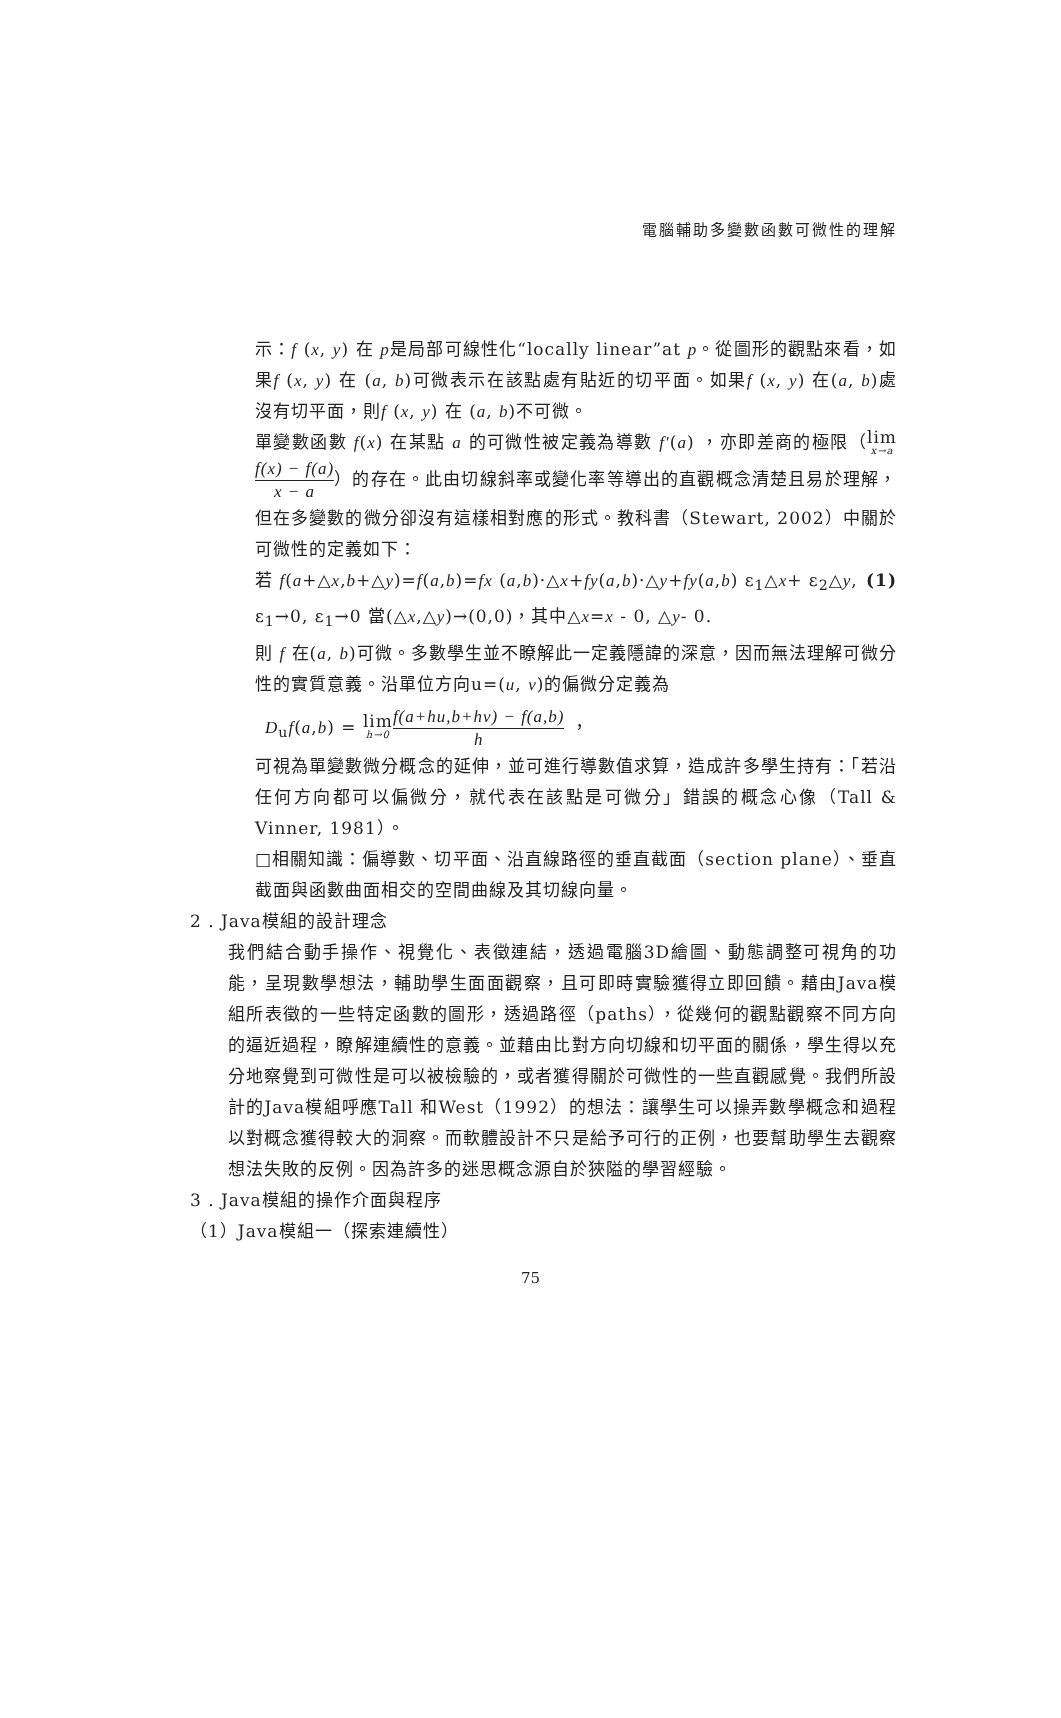電腦輔助多變數函數可微性的理解
示：f (x, y) 在 p是局部可線性化“locally linear”at p。從圖形的觀點來看，如果f (x, y) 在 (a, b)可微表示在該點處有貼近的切平面。如果f (x, y) 在(a, b)處沒有切平面，則f (x, y) 在 (a, b)不可微。
單變數函數 f(x) 在某點 a 的可微性被定義為導數 f′(a) ，亦即差商的極限（lim x→a f(x) − f(a) x − a）的存在。此由切線斜率或變化率等導出的直觀概念清楚且易於理解，但在多變數的微分卻沒有這樣相對應的形式。教科書（Stewart, 2002）中關於可微性的定義如下：
若 f(a+△x,b+△y)=f(a,b)=fx (a,b)·△x+fy(a,b)·△y+fy(a,b) ε<sub>1</sub>△x+ ε<sub>2</sub>△y, (1)
ε<sub>1</sub>→0, ε<sub>1</sub>→0 當(△x,△y)→(0,0)，其中△x=x - 0, △y- 0.
則 f 在(a, b)可微。多數學生並不瞭解此一定義隱諱的深意，因而無法理解可微分性的實質意義。沿單位方向u=(u, v)的偏微分定義為
D<sub>u</sub>f(a,b) = lim h→0 f(a+hu,b+hv) − f(a,b) h ，
可視為單變數微分概念的延伸，並可進行導數值求算，造成許多學生持有：「若沿任何方向都可以偏微分，就代表在該點是可微分」錯誤的概念心像（Tall & Vinner, 1981）。
□相關知識：偏導數、切平面、沿直線路徑的垂直截面（section plane）、垂直截面與函數曲面相交的空間曲線及其切線向量。
2 . Java模組的設計理念
我們結合動手操作、視覺化、表徵連結，透過電腦3D繪圖、動態調整可視角的功能，呈現數學想法，輔助學生面面觀察，且可即時實驗獲得立即回饋。藉由Java模組所表徵的一些特定函數的圖形，透過路徑（paths），從幾何的觀點觀察不同方向的逼近過程，瞭解連續性的意義。並藉由比對方向切線和切平面的關係，學生得以充分地察覺到可微性是可以被檢驗的，或者獲得關於可微性的一些直觀感覺。我們所設計的Java模組呼應Tall 和West（1992）的想法：讓學生可以操弄數學概念和過程以對概念獲得較大的洞察。而軟體設計不只是給予可行的正例，也要幫助學生去觀察想法失敗的反例。因為許多的迷思概念源自於狹隘的學習經驗。
3 . Java模組的操作介面與程序
（1）Java模組一（探索連續性）
75